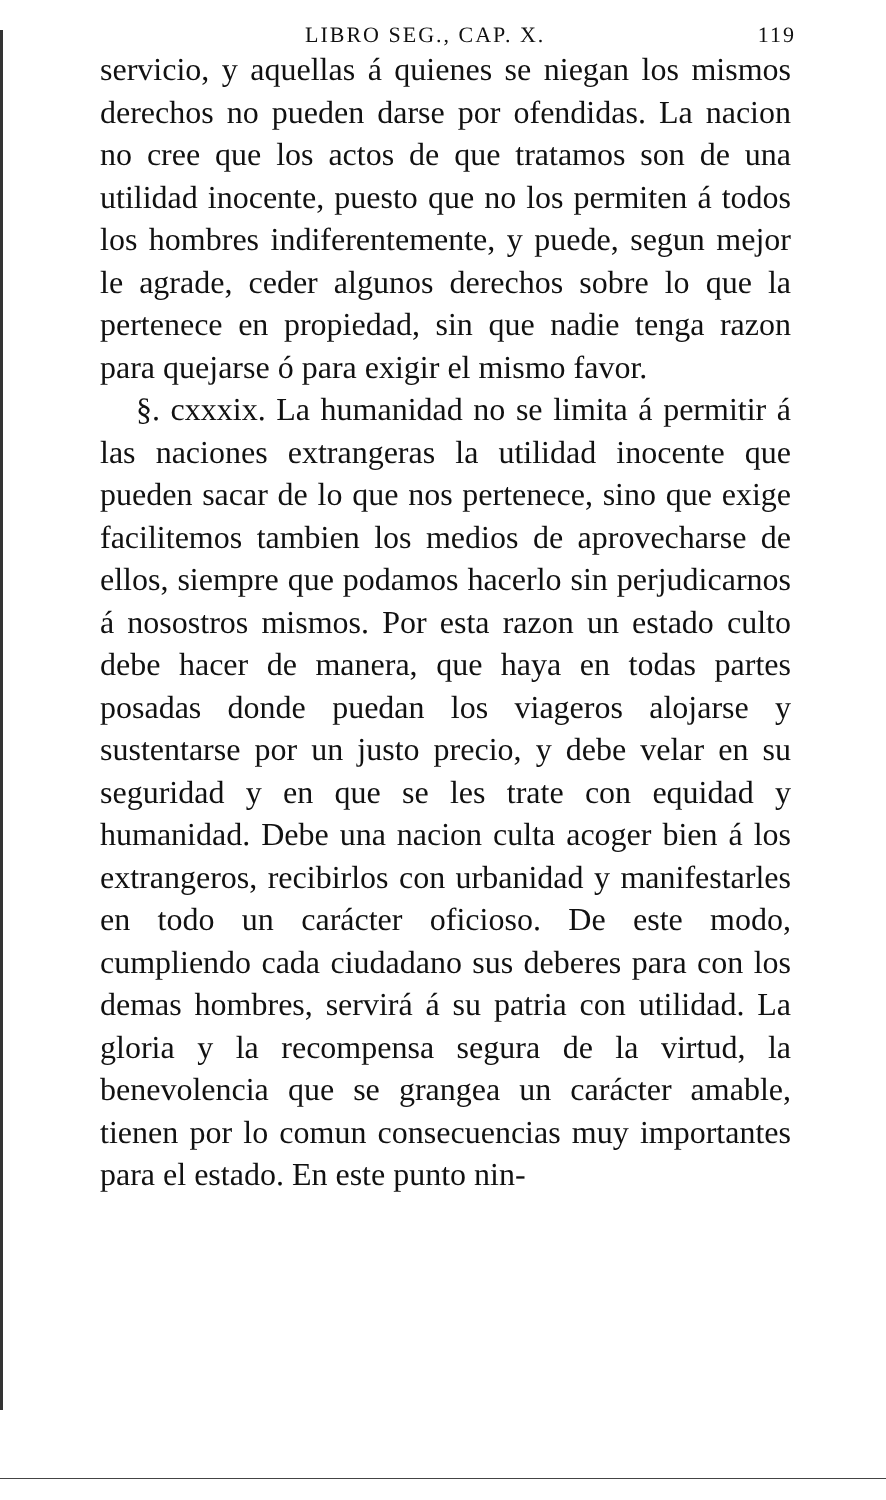LIBRO SEG., CAP. X. 119
servicio, y aquellas á quienes se niegan los mismos derechos no pueden darse por ofendidas. La nacion no cree que los actos de que tratamos son de una utilidad inocente, puesto que no los permiten á todos los hombres indiferentemente, y puede, segun mejor le agrade, ceder algunos derechos sobre lo que la pertenece en propiedad, sin que nadie tenga razon para quejarse ó para exigir el mismo favor.
§. cxxxix. La humanidad no se limita á permitir á las naciones extrangeras la utilidad inocente que pueden sacar de lo que nos pertenece, sino que exige facilitemos tambien los medios de aprovecharse de ellos, siempre que podamos hacerlo sin perjudicarnos á nosostros mismos. Por esta razon un estado culto debe hacer de manera, que haya en todas partes posadas donde puedan los viageros alojarse y sustentarse por un justo precio, y debe velar en su seguridad y en que se les trate con equidad y humanidad. Debe una nacion culta acoger bien á los extrangeros, recibirlos con urbanidad y manifestarles en todo un carácter oficioso. De este modo, cumpliendo cada ciudadano sus deberes para con los demas hombres, servirá á su patria con utilidad. La gloria y la recompensa segura de la virtud, la benevolencia que se grangea un carácter amable, tienen por lo comun consecuencias muy importantes para el estado. En este punto nin-